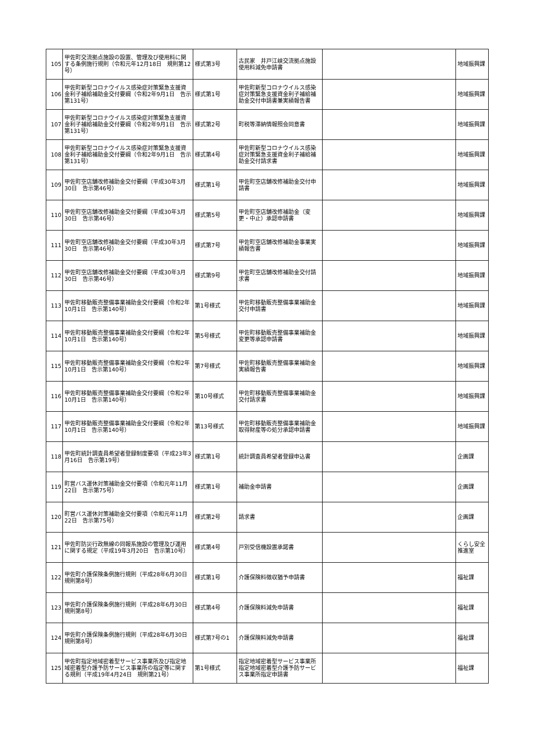| 105 | 甲佐町交流拠点施設の設置、管理及び使用料に関する条例施行規則（令和元年12月18日 規則第12号） | 様式第3号 | 古民家 井戸江峡交流拠点施設使用料減免申請書 | | 地域振興課 |
| 106 | 甲佐町新型コロナウイルス感染症対策緊急支援資金利子補給補助金交付要綱（令和2年9月1日 告示第131号） | 様式第1号 | 甲佐町新型コロナウイルス感染症対策緊急支援資金利子補給補助金交付申請書兼実績報告書 | | 地域振興課 |
| 107 | 甲佐町新型コロナウイルス感染症対策緊急支援資金利子補給補助金交付要綱（令和2年9月1日 告示第131号） | 様式第2号 | 町税等滞納情報照会同意書 | | 地域振興課 |
| 108 | 甲佐町新型コロナウイルス感染症対策緊急支援資金利子補給補助金交付要綱（令和2年9月1日 告示第131号） | 様式第4号 | 甲佐町新型コロナウイルス感染症対策緊急支援資金利子補給補助金交付請求書 | | 地域振興課 |
| 109 | 甲佐町空店舗改修補助金交付要綱（平成30年3月30日 告示第46号） | 様式第1号 | 甲佐町空店舗改修補助金交付申請書 | | 地域振興課 |
| 110 | 甲佐町空店舗改修補助金交付要綱（平成30年3月30日 告示第46号） | 様式第5号 | 甲佐町空店舗改修補助金（変更・中止）承認申請書 | | 地域振興課 |
| 111 | 甲佐町空店舗改修補助金交付要綱（平成30年3月30日 告示第46号） | 様式第7号 | 甲佐町空店舗改修補助金事業実績報告書 | | 地域振興課 |
| 112 | 甲佐町空店舗改修補助金交付要綱（平成30年3月30日 告示第46号） | 様式第9号 | 甲佐町空店舗改修補助金交付請求書 | | 地域振興課 |
| 113 | 甲佐町移動販売整備事業補助金交付要綱（令和2年10月1日 告示第140号） | 第1号様式 | 甲佐町移動販売整備事業補助金交付申請書 | | 地域振興課 |
| 114 | 甲佐町移動販売整備事業補助金交付要綱（令和2年10月1日 告示第140号） | 第5号様式 | 甲佐町移動販売整備事業補助金変更等承認申請書 | | 地域振興課 |
| 115 | 甲佐町移動販売整備事業補助金交付要綱（令和2年10月1日 告示第140号） | 第7号様式 | 甲佐町移動販売整備事業補助金実績報告書 | | 地域振興課 |
| 116 | 甲佐町移動販売整備事業補助金交付要綱（令和2年10月1日 告示第140号） | 第10号様式 | 甲佐町移動販売整備事業補助金交付請求書 | | 地域振興課 |
| 117 | 甲佐町移動販売整備事業補助金交付要綱（令和2年10月1日 告示第140号） | 第13号様式 | 甲佐町移動販売整備事業補助金取得財産等の処分承認申請書 | | 地域振興課 |
| 118 | 甲佐町統計調査員希望者登録制度要項（平成23年3月16日 告示第19号） | 様式第1号 | 統計調査員希望者登録申込書 | | 企画課 |
| 119 | 町営バス運休対策補助金交付要項（令和元年11月22日 告示第75号） | 様式第1号 | 補助金申請書 | | 企画課 |
| 120 | 町営バス運休対策補助金交付要項（令和元年11月22日 告示第75号） | 様式第2号 | 請求書 | | 企画課 |
| 121 | 甲佐町防災行政無線の同報系施設の管理及び運用に関する規定（平成19年3月20日 告示第10号） | 様式第4号 | 戸別受信機設置承諾書 | | くらし安全推進室 |
| 122 | 甲佐町介護保険条例施行規則（平成28年6月30日 規則第8号） | 様式第1号 | 介護保険料徴収猶予申請書 | | 福祉課 |
| 123 | 甲佐町介護保険条例施行規則（平成28年6月30日 規則第8号） | 様式第4号 | 介護保険料減免申請書 | | 福祉課 |
| 124 | 甲佐町介護保険条例施行規則（平成28年6月30日 規則第8号） | 様式第7号の1 | 介護保険料減免申請書 | | 福祉課 |
| 125 | 甲佐町指定地域密着型サービス事業所及び指定地域密着型介護予防サービス事業所の指定等に関する規則（平成19年4月24日 規則第21号） | 第1号様式 | 指定地域密着型サービス事業所 指定地域密着型介護予防サービス事業所指定申請書 | | 福祉課 |